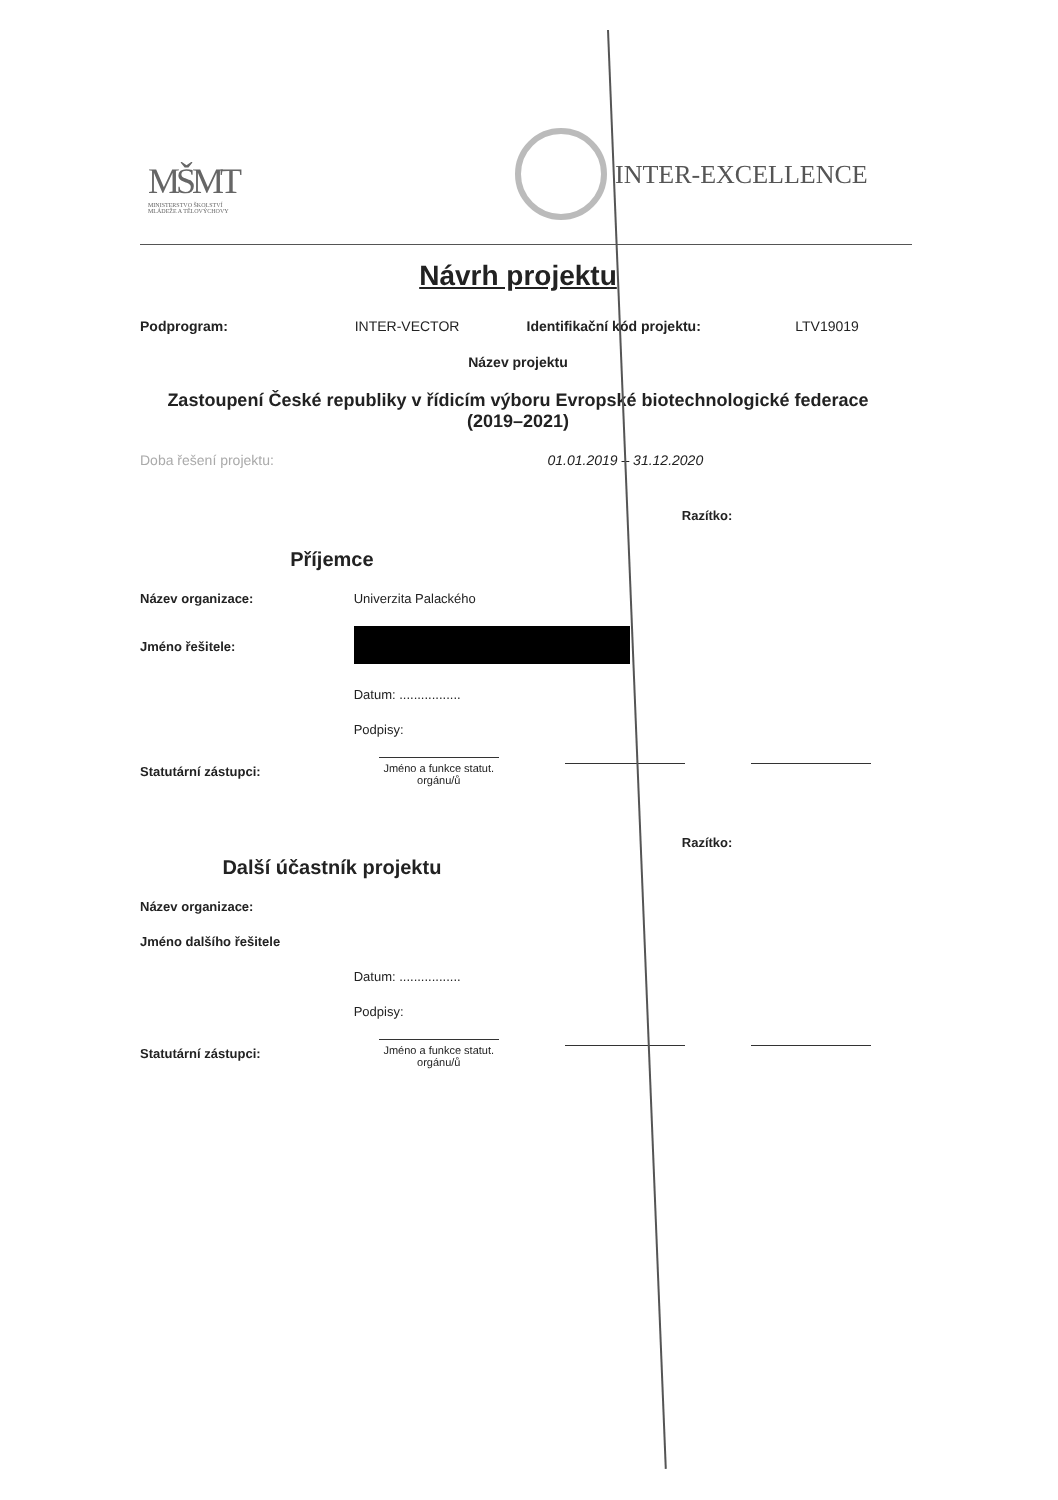MŠMT
MINISTERSTVO ŠKOLSTVÍ
MLÁDEŽE A TĚLOVÝCHOVY
INTER-EXCELLENCE
Návrh projektu
| Podprogram: | INTER-VECTOR | Identifikační kód projektu: | LTV19019 |
| Název projektu | | | |
| Zastoupení České republiky v řídicím výboru Evropské biotechnologické federace (2019–2021) | | | |
| Doba řešení projektu: | 01.01.2019 – 31.12.2020 | | |
| Příjemce | | Razítko: | |
| Název organizace: | Univerzita Palackého | | |
| Jméno řešitele: | | | |
| | Datum: ................. | | |
| | Podpisy: | | |
| Statutární zástupci: | Jméno a funkce statut. orgánu/ů | | |
| Další účastník projektu | | Razítko: | |
| Název organizace: | | | |
| Jméno dalšího řešitele | | | |
| | Datum: ................. | | |
| | Podpisy: | | |
| Statutární zástupci: | Jméno a funkce statut. orgánu/ů | | |